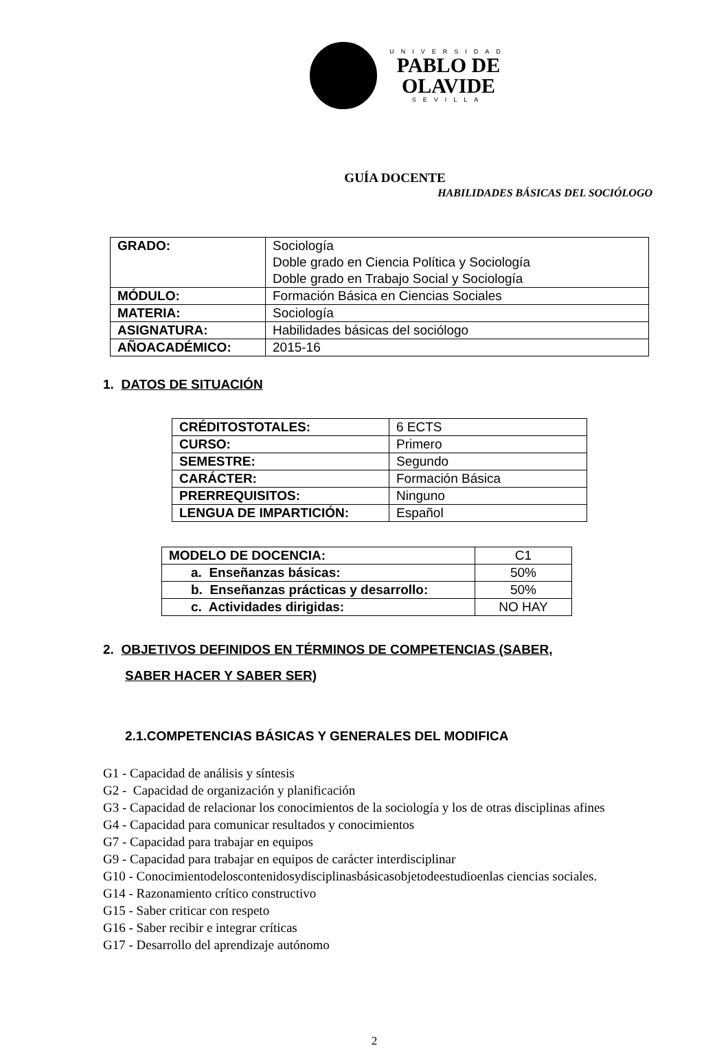UNIVERSIDAD
PABLO DE
OLAVIDE
SEVILLA
GUÍA DOCENTE
HABILIDADES BÁSICAS DEL SOCIÓLOGO
| GRADO: | Sociología Doble grado en Ciencia Política y Sociología Doble grado en Trabajo Social y Sociología |
| MÓDULO: | Formación Básica en Ciencias Sociales |
| MATERIA: | Sociología |
| ASIGNATURA: | Habilidades básicas del sociólogo |
| AÑOACADÉMICO: | 2015-16 |
1. DATOS DE SITUACIÓN
| CRÉDITOSTOTALES: | 6 ECTS |
| CURSO: | Primero |
| SEMESTRE: | Segundo |
| CARÁCTER: | Formación Básica |
| PRERREQUISITOS: | Ninguno |
| LENGUA DE IMPARTICIÓN: | Español |
| MODELO DE DOCENCIA: | C1 |
| a. Enseñanzas básicas: | 50% |
| b. Enseñanzas prácticas y desarrollo: | 50% |
| c. Actividades dirigidas: | NO HAY |
2. OBJETIVOS DEFINIDOS EN TÉRMINOS DE COMPETENCIAS (SABER,
SABER HACER Y SABER SER)
2.1.COMPETENCIAS BÁSICAS Y GENERALES DEL MODIFICA
G1 - Capacidad de análisis y síntesis
G2 - Capacidad de organización y planificación
G3 - Capacidad de relacionar los conocimientos de la sociología y los de otras disciplinas afines
G4 - Capacidad para comunicar resultados y conocimientos
G7 - Capacidad para trabajar en equipos
G9 - Capacidad para trabajar en equipos de carácter interdisciplinar
G10 - Conocimientodeloscontenidosydisciplinasbásicasobjetodeestudioenlas ciencias sociales.
G14 - Razonamiento crítico constructivo
G15 - Saber criticar con respeto
G16 - Saber recibir e integrar críticas
G17 - Desarrollo del aprendizaje autónomo
2